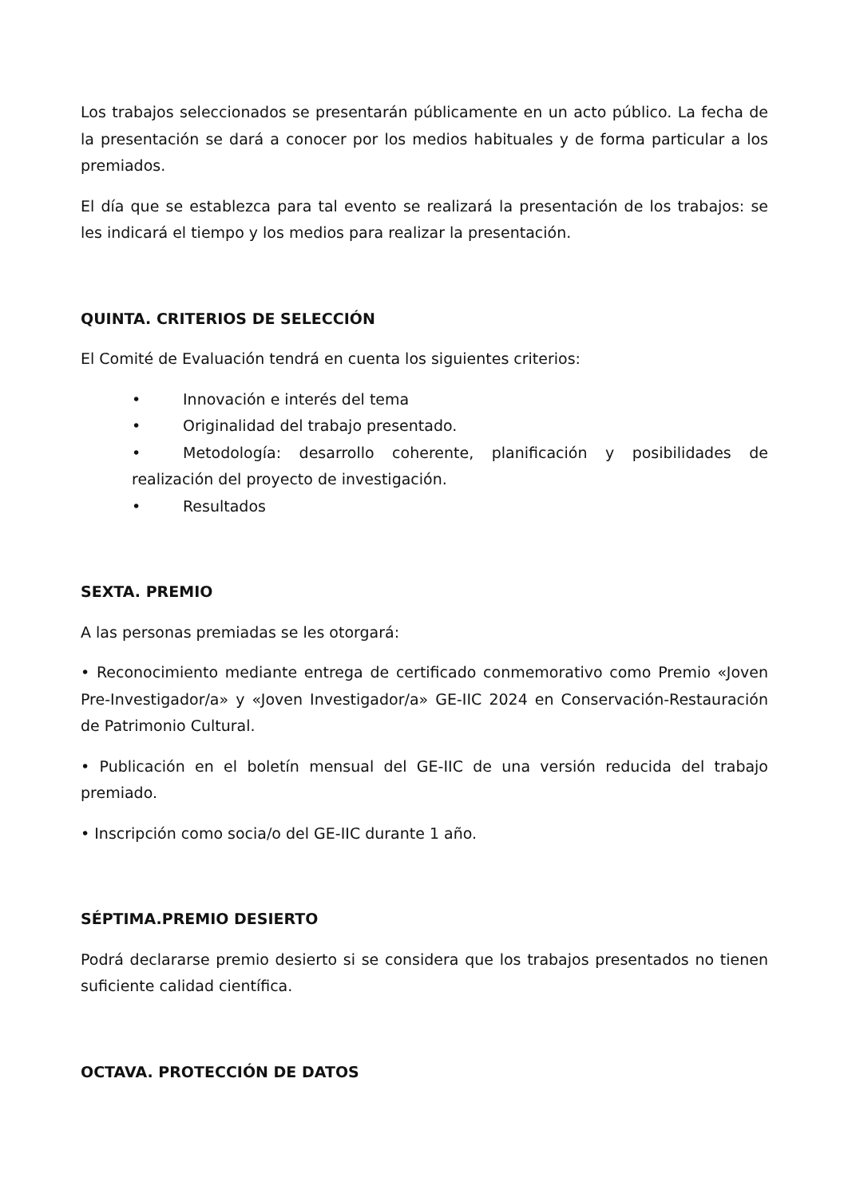Los trabajos seleccionados se presentarán públicamente en un acto público. La fecha de la presentación se dará a conocer por los medios habituales y de forma particular a los premiados.
El día que se establezca para tal evento se realizará la presentación de los trabajos: se les indicará el tiempo y los medios para realizar la presentación.
QUINTA. CRITERIOS DE SELECCIÓN
El Comité de Evaluación tendrá en cuenta los siguientes criterios:
• Innovación e interés del tema
• Originalidad del trabajo presentado.
• Metodología: desarrollo coherente, planificación y posibilidades de realización del proyecto de investigación.
• Resultados
SEXTA. PREMIO
A las personas premiadas se les otorgará:
• Reconocimiento mediante entrega de certificado conmemorativo como Premio «Joven Pre-Investigador/a» y «Joven Investigador/a» GE-IIC 2024 en Conservación-Restauración de Patrimonio Cultural.
• Publicación en el boletín mensual del GE-IIC de una versión reducida del trabajo premiado.
• Inscripción como socia/o del GE-IIC durante 1 año.
SÉPTIMA.PREMIO DESIERTO
Podrá declararse premio desierto si se considera que los trabajos presentados no tienen suficiente calidad científica.
OCTAVA. PROTECCIÓN DE DATOS